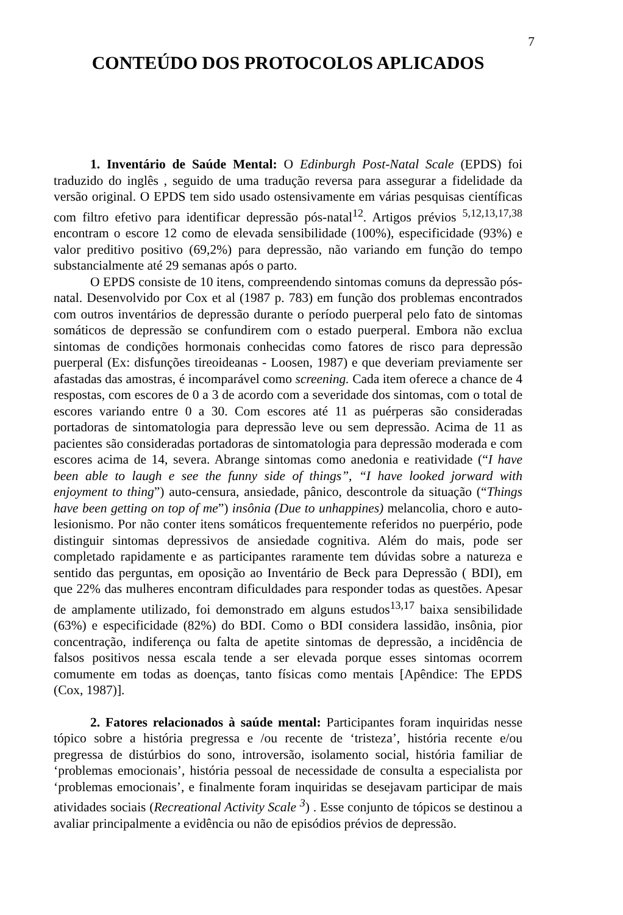7
CONTEÚDO DOS PROTOCOLOS APLICADOS
1. Inventário de Saúde Mental: O Edinburgh Post-Natal Scale (EPDS) foi traduzido do inglês , seguido de uma tradução reversa para assegurar a fidelidade da versão original. O EPDS tem sido usado ostensivamente em várias pesquisas científicas com filtro efetivo para identificar depressão pós-natal<sup>12</sup>. Artigos prévios <sup>5,12,13,17,38</sup> encontram o escore 12 como de elevada sensibilidade (100%), especificidade (93%) e valor preditivo positivo (69,2%) para depressão, não variando em função do tempo substancialmente até 29 semanas após o parto.
O EPDS consiste de 10 itens, compreendendo sintomas comuns da depressão pós-natal. Desenvolvido por Cox et al (1987 p. 783) em função dos problemas encontrados com outros inventários de depressão durante o período puerperal pelo fato de sintomas somáticos de depressão se confundirem com o estado puerperal. Embora não exclua sintomas de condições hormonais conhecidas como fatores de risco para depressão puerperal (Ex: disfunções tireoideanas - Loosen, 1987) e que deveriam previamente ser afastadas das amostras, é incomparável como screening. Cada item oferece a chance de 4 respostas, com escores de 0 a 3 de acordo com a severidade dos sintomas, com o total de escores variando entre 0 a 30. Com escores até 11 as puérperas são consideradas portadoras de sintomatologia para depressão leve ou sem depressão. Acima de 11 as pacientes são consideradas portadoras de sintomatologia para depressão moderada e com escores acima de 14, severa. Abrange sintomas como anedonia e reatividade (“I have been able to laugh e see the funny side of things”, “I have looked jorward with enjoyment to thing”) auto-censura, ansiedade, pânico, descontrole da situação (“Things have been getting on top of me”) insônia (Due to unhappines) melancolia, choro e auto-lesionismo. Por não conter itens somáticos frequentemente referidos no puerpério, pode distinguir sintomas depressivos de ansiedade cognitiva. Além do mais, pode ser completado rapidamente e as participantes raramente tem dúvidas sobre a natureza e sentido das perguntas, em oposição ao Inventário de Beck para Depressão ( BDI), em que 22% das mulheres encontram dificuldades para responder todas as questões. Apesar de amplamente utilizado, foi demonstrado em alguns estudos<sup>13,17</sup> baixa sensibilidade (63%) e especificidade (82%) do BDI. Como o BDI considera lassidão, insônia, pior concentração, indiferença ou falta de apetite sintomas de depressão, a incidência de falsos positivos nessa escala tende a ser elevada porque esses sintomas ocorrem comumente em todas as doenças, tanto físicas como mentais [Apêndice: The EPDS (Cox, 1987)].
2. Fatores relacionados à saúde mental: Participantes foram inquiridas nesse tópico sobre a história pregressa e /ou recente de ‘tristeza’, história recente e/ou pregressa de distúrbios do sono, introversão, isolamento social, história familiar de ‘problemas emocionais’, história pessoal de necessidade de consulta a especialista por ‘problemas emocionais’, e finalmente foram inquiridas se desejavam participar de mais atividades sociais (Recreational Activity Scale <sup>3</sup>) . Esse conjunto de tópicos se destinou a avaliar principalmente a evidência ou não de episódios prévios de depressão.